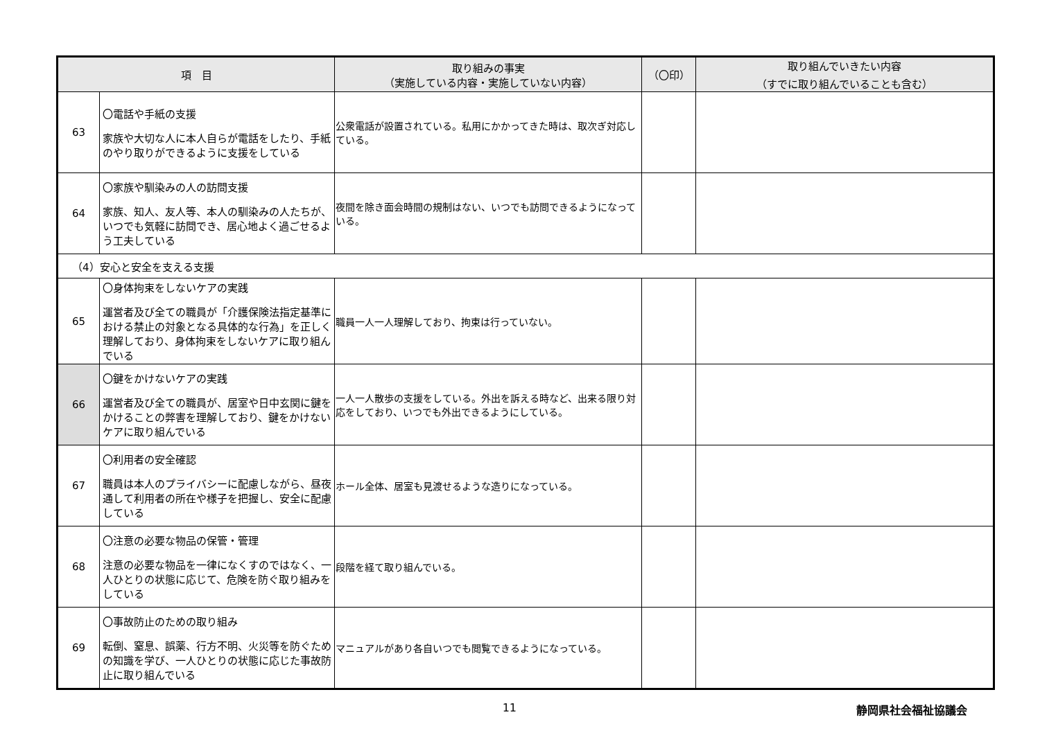| 項 目 | | 取り組みの事実 （実施している内容・実施していない内容） | （〇印） | 取り組んでいきたい内容 （すでに取り組んでいることも含む） |
| --- | --- | --- | --- | --- |
| 63 | 〇電話や手紙の支援 家族や大切な人に本人自らが電話をしたり、手紙のやり取りができるように支援をしている | 公衆電話が設置されている。私用にかかってきた時は、取次ぎ対応している。 | | |
| 64 | 〇家族や馴染みの人の訪問支援 家族、知人、友人等、本人の馴染みの人たちが、いつでも気軽に訪問でき、居心地よく過ごせるよう工夫している | 夜間を除き面会時間の規制はない、いつでも訪問できるようになっている。 | | |
| （4）安心と安全を支える支援 | | | | |
| 65 | 〇身体拘束をしないケアの実践 運営者及び全ての職員が「介護保険法指定基準における禁止の対象となる具体的な行為」を正しく理解しており、身体拘束をしないケアに取り組んでいる | 職員一人一人理解しており、拘束は行っていない。 | | |
| 66 | 〇鍵をかけないケアの実践 運営者及び全ての職員が、居室や日中玄関に鍵をかけることの弊害を理解しており、鍵をかけないケアに取り組んでいる | 一人一人散歩の支援をしている。外出を訴える時など、出来る限り対応をしており、いつでも外出できるようにしている。 | | |
| 67 | 〇利用者の安全確認 職員は本人のプライバシーに配慮しながら、昼夜通して利用者の所在や様子を把握し、安全に配慮している | ホール全体、居室も見渡せるような造りになっている。 | | |
| 68 | 〇注意の必要な物品の保管・管理 注意の必要な物品を一律になくすのではなく、一人ひとりの状態に応じて、危険を防ぐ取り組みをしている | 段階を経て取り組んでいる。 | | |
| 69 | 〇事故防止のための取り組み 転倒、窒息、誤薬、行方不明、火災等を防ぐための知識を学び、一人ひとりの状態に応じた事故防止に取り組んでいる | マニュアルがあり各自いつでも閲覧できるようになっている。 | | |
11 静岡県社会福祉協議会